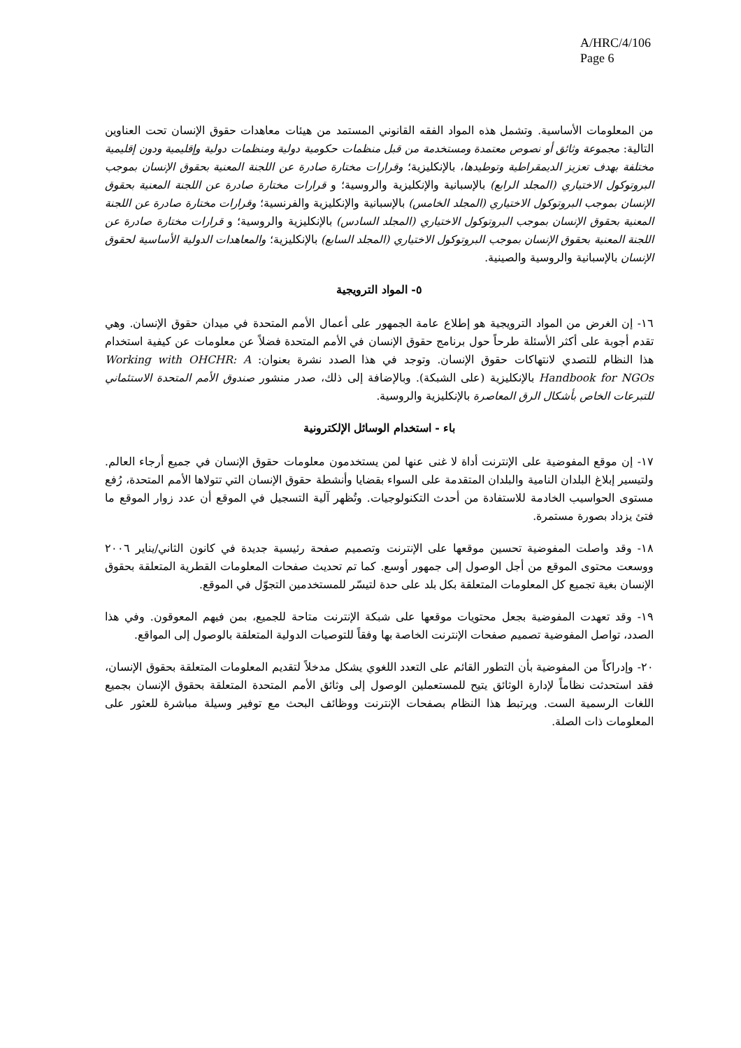A/HRC/4/106
Page 6
من المعلومات الأساسية. وتشمل هذه المواد الفقه القانوني المستمد من هيئات معاهدات حقوق الإنسان تحت العناوين التالية: مجموعة وثائق أو نصوص معتمدة ومستخدمة من قبل منظمات حكومية دولية ومنظمات دولية وإقليمية ودون إقليمية مختلفة بهدف تعزيز الديمقراطية وتوطيدها، بالإنكليزية؛ وقرارات مختارة صادرة عن اللجنة المعنية بحقوق الإنسان بموجب البروتوكول الاختياري (المجلد الرابع) بالإسبانية والإنكليزية والروسية؛ و قرارات مختارة صادرة عن اللجنة المعنية بحقوق الإنسان بموجب البروتوكول الاختياري (المجلد الخامس) بالإسبانية والإنكليزية والفرنسية؛ وقرارات مختارة صادرة عن اللجنة المعنية بحقوق الإنسان بموجب البروتوكول الاختياري (المجلد السادس) بالإنكليزية والروسية؛ و قرارات مختارة صادرة عن اللجنة المعنية بحقوق الإنسان بموجب البروتوكول الاختياري (المجلد السابع) بالإنكليزية؛ والمعاهدات الدولية الأساسية لحقوق الإنسان بالإسبانية والروسية والصينية.
٥- المواد الترويجية
١٦- إن الغرض من المواد الترويجية هو إطلاع عامة الجمهور على أعمال الأمم المتحدة في ميدان حقوق الإنسان. وهي تقدم أجوبة على أكثر الأسئلة طرحاً حول برنامج حقوق الإنسان في الأمم المتحدة فضلاً عن معلومات عن كيفية استخدام هذا النظام للتصدي لانتهاكات حقوق الإنسان. وتوجد في هذا الصدد نشرة بعنوان: Working with OHCHR: A Handbook for NGOs بالإنكليزية (على الشبكة). وبالإضافة إلى ذلك، صدر منشور صندوق الأمم المتحدة الاستئماني للتبرعات الخاص بأشكال الرق المعاصرة بالإنكليزية والروسية.
باء - استخدام الوسائل الإلكترونية
١٧- إن موقع المفوضية على الإنترنت أداة لا غنى عنها لمن يستخدمون معلومات حقوق الإنسان في جميع أرجاء العالم. ولتيسير إبلاغ البلدان النامية والبلدان المتقدمة على السواء بقضايا وأنشطة حقوق الإنسان التي تتولاها الأمم المتحدة، رُفع مستوى الحواسيب الخادمة للاستفادة من أحدث التكنولوجيات. وتُظهر آلية التسجيل في الموقع أن عدد زوار الموقع ما فتئ يزداد بصورة مستمرة.
١٨- وقد واصلت المفوضية تحسين موقعها على الإنترنت وتصميم صفحة رئيسية جديدة في كانون الثاني/يناير ٢٠٠٦ ووسعت محتوى الموقع من أجل الوصول إلى جمهور أوسع. كما تم تحديث صفحات المعلومات القطرية المتعلقة بحقوق الإنسان بغية تجميع كل المعلومات المتعلقة بكل بلد على حدة لتيسّر للمستخدمين التجوّل في الموقع.
١٩- وقد تعهدت المفوضية بجعل محتويات موقعها على شبكة الإنترنت متاحة للجميع، بمن فيهم المعوقون. وفي هذا الصدد، تواصل المفوضية تصميم صفحات الإنترنت الخاصة بها وفقاً للتوصيات الدولية المتعلقة بالوصول إلى المواقع.
٢٠- وإدراكاً من المفوضية بأن التطور القائم على التعدد اللغوي يشكل مدخلاً لتقديم المعلومات المتعلقة بحقوق الإنسان، فقد استحدثت نظاماً لإدارة الوثائق يتيح للمستعملين الوصول إلى وثائق الأمم المتحدة المتعلقة بحقوق الإنسان بجميع اللغات الرسمية الست. ويرتبط هذا النظام بصفحات الإنترنت ووظائف البحث مع توفير وسيلة مباشرة للعثور على المعلومات ذات الصلة.